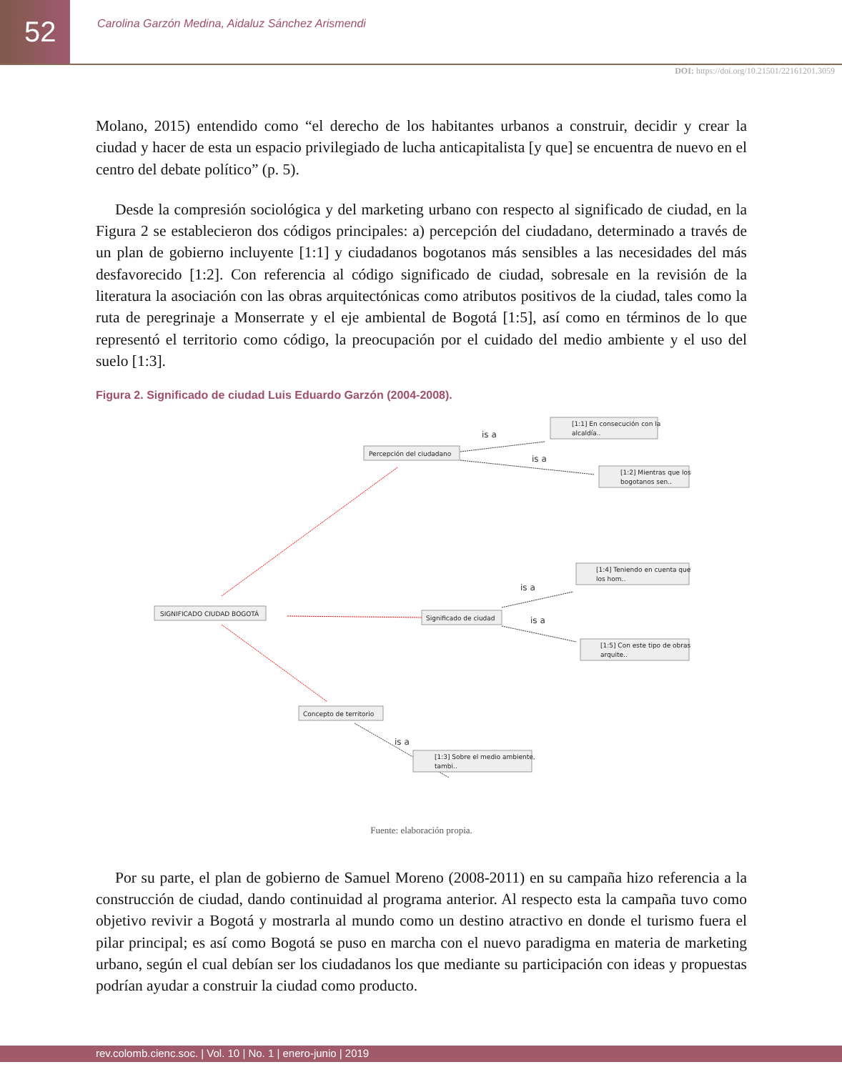52
Carolina Garzón Medina, Aidaluz Sánchez Arismendi
DOI: https://doi.org/10.21501/22161201.3059
Molano, 2015) entendido como “el derecho de los habitantes urbanos a construir, decidir y crear la ciudad y hacer de esta un espacio privilegiado de lucha anticapitalista [y que] se encuentra de nuevo en el centro del debate político” (p. 5).
Desde la compresión sociológica y del marketing urbano con respecto al significado de ciudad, en la Figura 2 se establecieron dos códigos principales: a) percepción del ciudadano, determinado a través de un plan de gobierno incluyente [1:1] y ciudadanos bogotanos más sensibles a las necesidades del más desfavorecido [1:2]. Con referencia al código significado de ciudad, sobresale en la revisión de la literatura la asociación con las obras arquitectónicas como atributos positivos de la ciudad, tales como la ruta de peregrinaje a Monserrate y el eje ambiental de Bogotá [1:5], así como en términos de lo que representó el territorio como código, la preocupación por el cuidado del medio ambiente y el uso del suelo [1:3].
Figura 2. Significado de ciudad Luis Eduardo Garzón (2004-2008).
is a
is a
is a
is a
is a
Percepción del ciudadano
SIGNIFICADO CIUDAD BOGOTÁ
Significado de ciudad
Concepto de territorio
[1:1] En consecución con la
alcaldía..
[1:2] Mientras que los
bogotanos sen..
[1:4] Teniendo en cuenta que
los hom..
[1:5] Con este tipo de obras
arquite..
[1:3] Sobre el medio ambiente,
tambi..
Fuente: elaboración propia.
Por su parte, el plan de gobierno de Samuel Moreno (2008-2011) en su campaña hizo referencia a la construcción de ciudad, dando continuidad al programa anterior. Al respecto esta la campaña tuvo como objetivo revivir a Bogotá y mostrarla al mundo como un destino atractivo en donde el turismo fuera el pilar principal; es así como Bogotá se puso en marcha con el nuevo paradigma en materia de marketing urbano, según el cual debían ser los ciudadanos los que mediante su participación con ideas y propuestas podrían ayudar a construir la ciudad como producto.
rev.colomb.cienc.soc. | Vol. 10 | No. 1 | enero-junio | 2019